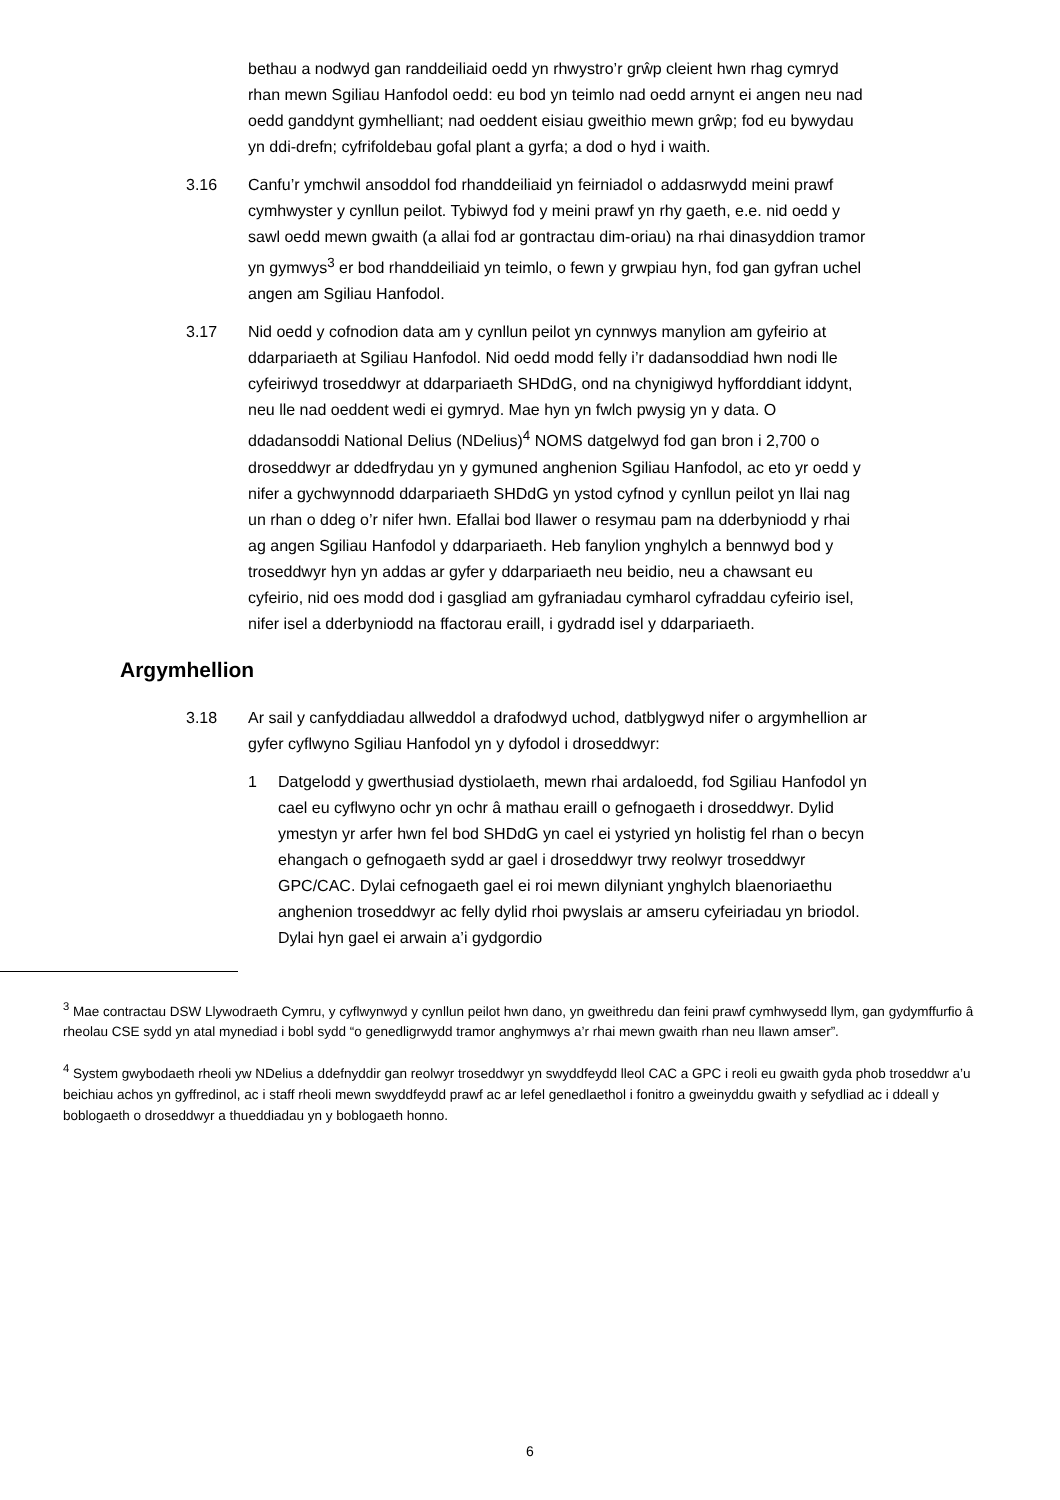bethau a nodwyd gan randdeiliaid oedd yn rhwystro’r grŵp cleient hwn rhag cymryd rhan mewn Sgiliau Hanfodol oedd: eu bod yn teimlo nad oedd arnynt ei angen neu nad oedd ganddynt gymhelliant; nad oeddent eisiau gweithio mewn grŵp; fod eu bywydau yn ddi-drefn; cyfrifoldebau gofal plant a gyrfa; a dod o hyd i waith.
3.16 Canfu’r ymchwil ansoddol fod rhanddeiliaid yn feirniadol o addasrwydd meini prawf cymhwyster y cynllun peilot. Tybiwyd fod y meini prawf yn rhy gaeth, e.e. nid oedd y sawl oedd mewn gwaith (a allai fod ar gontractau dim-oriau) na rhai dinasyddion tramor yn gymwys<sup>3</sup> er bod rhanddeiliaid yn teimlo, o fewn y grwpiau hyn, fod gan gyfran uchel angen am Sgiliau Hanfodol.
3.17 Nid oedd y cofnodion data am y cynllun peilot yn cynnwys manylion am gyfeirio at ddarpariaeth at Sgiliau Hanfodol. Nid oedd modd felly i’r dadansoddiad hwn nodi lle cyfeiriwyd troseddwyr at ddarpariaeth SHDdG, ond na chynigiwyd hyfforddiant iddynt, neu lle nad oeddent wedi ei gymryd. Mae hyn yn fwlch pwysig yn y data. O ddadansoddi National Delius (NDelius)<sup>4</sup> NOMS datgelwyd fod gan bron i 2,700 o droseddwyr ar ddedfrydau yn y gymuned anghenion Sgiliau Hanfodol, ac eto yr oedd y nifer a gychwynnodd ddarpariaeth SHDdG yn ystod cyfnod y cynllun peilot yn llai nag un rhan o ddeg o’r nifer hwn. Efallai bod llawer o resymau pam na dderbyniodd y rhai ag angen Sgiliau Hanfodol y ddarpariaeth. Heb fanylion ynghylch a bennwyd bod y troseddwyr hyn yn addas ar gyfer y ddarpariaeth neu beidio, neu a chawsant eu cyfeirio, nid oes modd dod i gasgliad am gyfraniadau cymharol cyfraddau cyfeirio isel, nifer isel a dderbyniodd na ffactorau eraill, i gydradd isel y ddarpariaeth.
Argymhellion
3.18 Ar sail y canfyddiadau allweddol a drafodwyd uchod, datblygwyd nifer o argymhellion ar gyfer cyflwyno Sgiliau Hanfodol yn y dyfodol i droseddwyr:
1 Datgelodd y gwerthusiad dystiolaeth, mewn rhai ardaloedd, fod Sgiliau Hanfodol yn cael eu cyflwyno ochr yn ochr â mathau eraill o gefnogaeth i droseddwyr. Dylid ymestyn yr arfer hwn fel bod SHDdG yn cael ei ystyried yn holistig fel rhan o becyn ehangach o gefnogaeth sydd ar gael i droseddwyr trwy reolwyr troseddwyr GPC/CAC. Dylai cefnogaeth gael ei roi mewn dilyniant ynghylch blaenoriaethu anghenion troseddwyr ac felly dylid rhoi pwyslais ar amseru cyfeiriadau yn briodol. Dylai hyn gael ei arwain a’i gydgordio
<sup>3</sup> Mae contractau DSW Llywodraeth Cymru, y cyflwynwyd y cynllun peilot hwn dano, yn gweithredu dan feini prawf cymhwysedd llym, gan gydymffurfio â rheolau CSE sydd yn atal mynediad i bobl sydd “o genedligrwydd tramor anghymwys a’r rhai mewn gwaith rhan neu llawn amser”.
<sup>4</sup> System gwybodaeth rheoli yw NDelius a ddefnyddir gan reolwyr troseddwyr yn swyddfeydd lleol CAC a GPC i reoli eu gwaith gyda phob troseddwr a’u beichiau achos yn gyffredinol, ac i staff rheoli mewn swyddfeydd prawf ac ar lefel genedlaethol i fonitro a gweinyddu gwaith y sefydliad ac i ddeall y boblogaeth o droseddwyr a thueddiadau yn y boblogaeth honno.
6